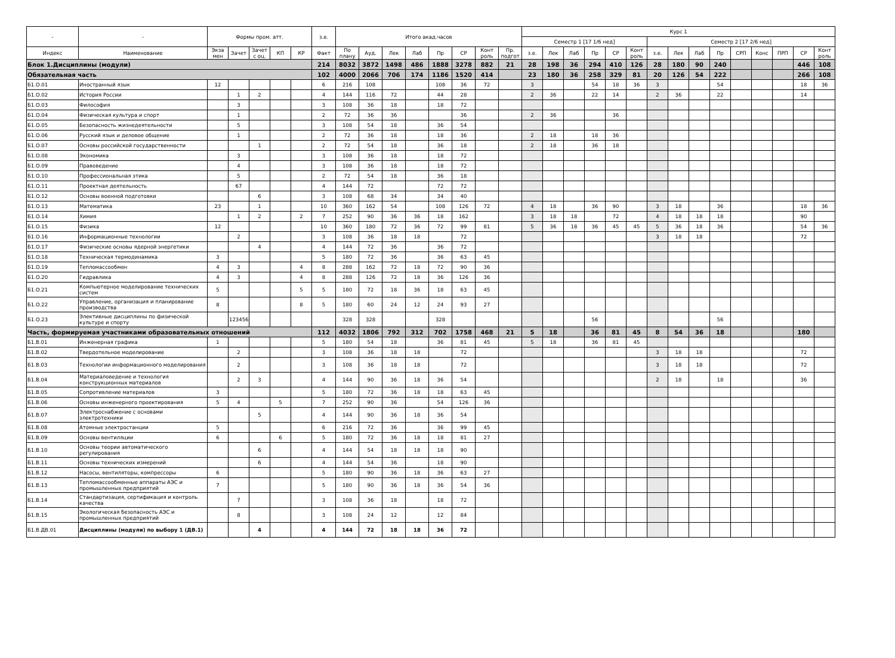| - | - | Формы пром. атт. | | | | | з.е. | Итого акад.часов | | | | | | | | Курс 1 | | | | | | | | | | | | | | |
| --- | --- | --- | --- | --- | --- | --- | --- | --- | --- | --- | --- | --- | --- | --- | --- | --- | --- | --- | --- | --- | --- | --- | --- | --- | --- | --- | --- | --- | --- | --- |
| | | | | | | | | | | | | | | | | Семестр 1 [17 1/6 нед] | | | | | | Семестр 2 [17 2/6 нед] | | | | | | | | |
| Индекс | Наименование | Экза мен | Зачет | Зачет с оц. | КП | КР | Факт | По плану | Ауд. | Лек | Лаб | Пр | СР | Конт роль | Пр. подгот | з.е. | Лек | Лаб | Пр | СР | Конт роль | з.е. | Лек | Лаб | Пр | СРП | Конс | ПРП | СР | Конт роль |
| Блок 1.Дисциплины (модули) | | | | | | | 214 | 8032 | 3872 | 1498 | 486 | 1888 | 3278 | 882 | 21 | 28 | 198 | 36 | 294 | 410 | 126 | 28 | 180 | 90 | 240 | | | | 446 | 108 |
| Обязательная часть | | | | | | | 102 | 4000 | 2066 | 706 | 174 | 1186 | 1520 | 414 | | 23 | 180 | 36 | 258 | 329 | 81 | 20 | 126 | 54 | 222 | | | | 266 | 108 |
| Б1.О.01 | Иностранный язык | 12 | | | | | 6 | 216 | 108 | | | 108 | 36 | 72 | | 3 | | | 54 | 18 | 36 | 3 | | | 54 | | | | 18 | 36 |
| Б1.О.02 | История России | | 1 | 2 | | | 4 | 144 | 116 | 72 | | 44 | 28 | | | 2 | 36 | | 22 | 14 | | 2 | 36 | | 22 | | | | 14 | |
| Б1.О.03 | Философия | | 3 | | | | 3 | 108 | 36 | 18 | | 18 | 72 | | | | | | | | | | | | | | | | | |
| Б1.О.04 | Физическая культура и спорт | | 1 | | | | 2 | 72 | 36 | 36 | | | 36 | | | 2 | 36 | | | 36 | | | | | | | | | | |
| Б1.О.05 | Безопасность жизнедеятельности | | 5 | | | | 3 | 108 | 54 | 18 | | 36 | 54 | | | | | | | | | | | | | | | | | |
| Б1.О.06 | Русский язык и деловое общение | | 1 | | | | 2 | 72 | 36 | 18 | | 18 | 36 | | | 2 | 18 | | 18 | 36 | | | | | | | | | | |
| Б1.О.07 | Основы российской государственности | | | 1 | | | 2 | 72 | 54 | 18 | | 36 | 18 | | | 2 | 18 | | 36 | 18 | | | | | | | | | | |
| Б1.О.08 | Экономика | | 3 | | | | 3 | 108 | 36 | 18 | | 18 | 72 | | | | | | | | | | | | | | | | | |
| Б1.О.09 | Правоведение | | 4 | | | | 3 | 108 | 36 | 18 | | 18 | 72 | | | | | | | | | | | | | | | | | |
| Б1.О.10 | Профессиональная этика | | 5 | | | | 2 | 72 | 54 | 18 | | 36 | 18 | | | | | | | | | | | | | | | | | |
| Б1.О.11 | Проектная деятельность | | 67 | | | | 4 | 144 | 72 | | | 72 | 72 | | | | | | | | | | | | | | | | | |
| Б1.О.12 | Основы военной подготовки | | | 6 | | | 3 | 108 | 68 | 34 | | 34 | 40 | | | | | | | | | | | | | | | | | |
| Б1.О.13 | Математика | 23 | | 1 | | | 10 | 360 | 162 | 54 | | 108 | 126 | 72 | | 4 | 18 | | 36 | 90 | | 3 | 18 | | 36 | | | | 18 | 36 |
| Б1.О.14 | Химия | | 1 | 2 | | 2 | 7 | 252 | 90 | 36 | 36 | 18 | 162 | | | 3 | 18 | 18 | | 72 | | 4 | 18 | 18 | 18 | | | | 90 | |
| Б1.О.15 | Физика | 12 | | | | | 10 | 360 | 180 | 72 | 36 | 72 | 99 | 81 | | 5 | 36 | 18 | 36 | 45 | 45 | 5 | 36 | 18 | 36 | | | | 54 | 36 |
| Б1.О.16 | Информационные технологии | | 2 | | | | 3 | 108 | 36 | 18 | 18 | | 72 | | | | | | | | | 3 | 18 | 18 | | | | | 72 | |
| Б1.О.17 | Физические основы ядерной энергетики | | | 4 | | | 4 | 144 | 72 | 36 | | 36 | 72 | | | | | | | | | | | | | | | | | |
| Б1.О.18 | Техническая термодинамика | 3 | | | | | 5 | 180 | 72 | 36 | | 36 | 63 | 45 | | | | | | | | | | | | | | | | |
| Б1.О.19 | Тепломассообмен | 4 | 3 | | | 4 | 8 | 288 | 162 | 72 | 18 | 72 | 90 | 36 | | | | | | | | | | | | | | | | |
| Б1.О.20 | Гидравлика | 4 | 3 | | | 4 | 8 | 288 | 126 | 72 | 18 | 36 | 126 | 36 | | | | | | | | | | | | | | | | |
| Б1.О.21 | Компьютерное моделирование технических систем | 5 | | | | 5 | 5 | 180 | 72 | 18 | 36 | 18 | 63 | 45 | | | | | | | | | | | | | | | | |
| Б1.О.22 | Управление, организация и планирование производства | 8 | | | | 8 | 5 | 180 | 60 | 24 | 12 | 24 | 93 | 27 | | | | | | | | | | | | | | | | |
| Б1.О.23 | Элективные дисциплины по физической культуре и спорту | | 123456 | | | | | 328 | 328 | | | 328 | | | | | | | 56 | | | | | | 56 | | | | | |
| Часть, формируемая участниками образовательных отношений | | | | | | | 112 | 4032 | 1806 | 792 | 312 | 702 | 1758 | 468 | 21 | 5 | 18 | | 36 | 81 | 45 | 8 | 54 | 36 | 18 | | | | 180 | |
| Б1.В.01 | Инженерная графика | 1 | | | | | 5 | 180 | 54 | 18 | | 36 | 81 | 45 | | 5 | 18 | | 36 | 81 | 45 | | | | | | | | | |
| Б1.В.02 | Твердотельное моделирование | | 2 | | | | 3 | 108 | 36 | 18 | 18 | | 72 | | | | | | | | | 3 | 18 | 18 | | | | | 72 | |
| Б1.В.03 | Технологии информационного моделирования | | 2 | | | | 3 | 108 | 36 | 18 | 18 | | 72 | | | | | | | | | 3 | 18 | 18 | | | | | 72 | |
| Б1.В.04 | Материаловедение и технология конструкционных материалов | | 2 | 3 | | | 4 | 144 | 90 | 36 | 18 | 36 | 54 | | | | | | | | | 2 | 18 | | 18 | | | | 36 | |
| Б1.В.05 | Сопротивление материалов | 3 | | | | | 5 | 180 | 72 | 36 | 18 | 18 | 63 | 45 | | | | | | | | | | | | | | | | |
| Б1.В.06 | Основы инженерного проектирования | 5 | 4 | | 5 | | 7 | 252 | 90 | 36 | | 54 | 126 | 36 | | | | | | | | | | | | | | | | |
| Б1.В.07 | Электроснабжение с основами электротехники | | | 5 | | | 4 | 144 | 90 | 36 | 18 | 36 | 54 | | | | | | | | | | | | | | | | | |
| Б1.В.08 | Атомные электростанции | 5 | | | | | 6 | 216 | 72 | 36 | | 36 | 99 | 45 | | | | | | | | | | | | | | | | |
| Б1.В.09 | Основы вентиляции | 6 | | | 6 | | 5 | 180 | 72 | 36 | 18 | 18 | 81 | 27 | | | | | | | | | | | | | | | | |
| Б1.В.10 | Основы теории автоматического регулирования | | | 6 | | | 4 | 144 | 54 | 18 | 18 | 18 | 90 | | | | | | | | | | | | | | | | | |
| Б1.В.11 | Основы технических измерений | | | 6 | | | 4 | 144 | 54 | 36 | | 18 | 90 | | | | | | | | | | | | | | | | | |
| Б1.В.12 | Насосы, вентиляторы, компрессоры | 6 | | | | | 5 | 180 | 90 | 36 | 18 | 36 | 63 | 27 | | | | | | | | | | | | | | | | |
| Б1.В.13 | Тепломассообменные аппараты АЭС и промышленных предприятий | 7 | | | | | 5 | 180 | 90 | 36 | 18 | 36 | 54 | 36 | | | | | | | | | | | | | | | | |
| Б1.В.14 | Стандартизация, сертификация и контроль качества | | 7 | | | | 3 | 108 | 36 | 18 | | 18 | 72 | | | | | | | | | | | | | | | | | |
| Б1.В.15 | Экологическая безопасность АЭС и промышленных предприятий | | 8 | | | | 3 | 108 | 24 | 12 | | 12 | 84 | | | | | | | | | | | | | | | | | |
| Б1.В.ДВ.01 | Дисциплины (модули) по выбору 1 (ДВ.1) | | | 4 | | | 4 | 144 | 72 | 18 | 18 | 36 | 72 | | | | | | | | | | | | | | | | | |